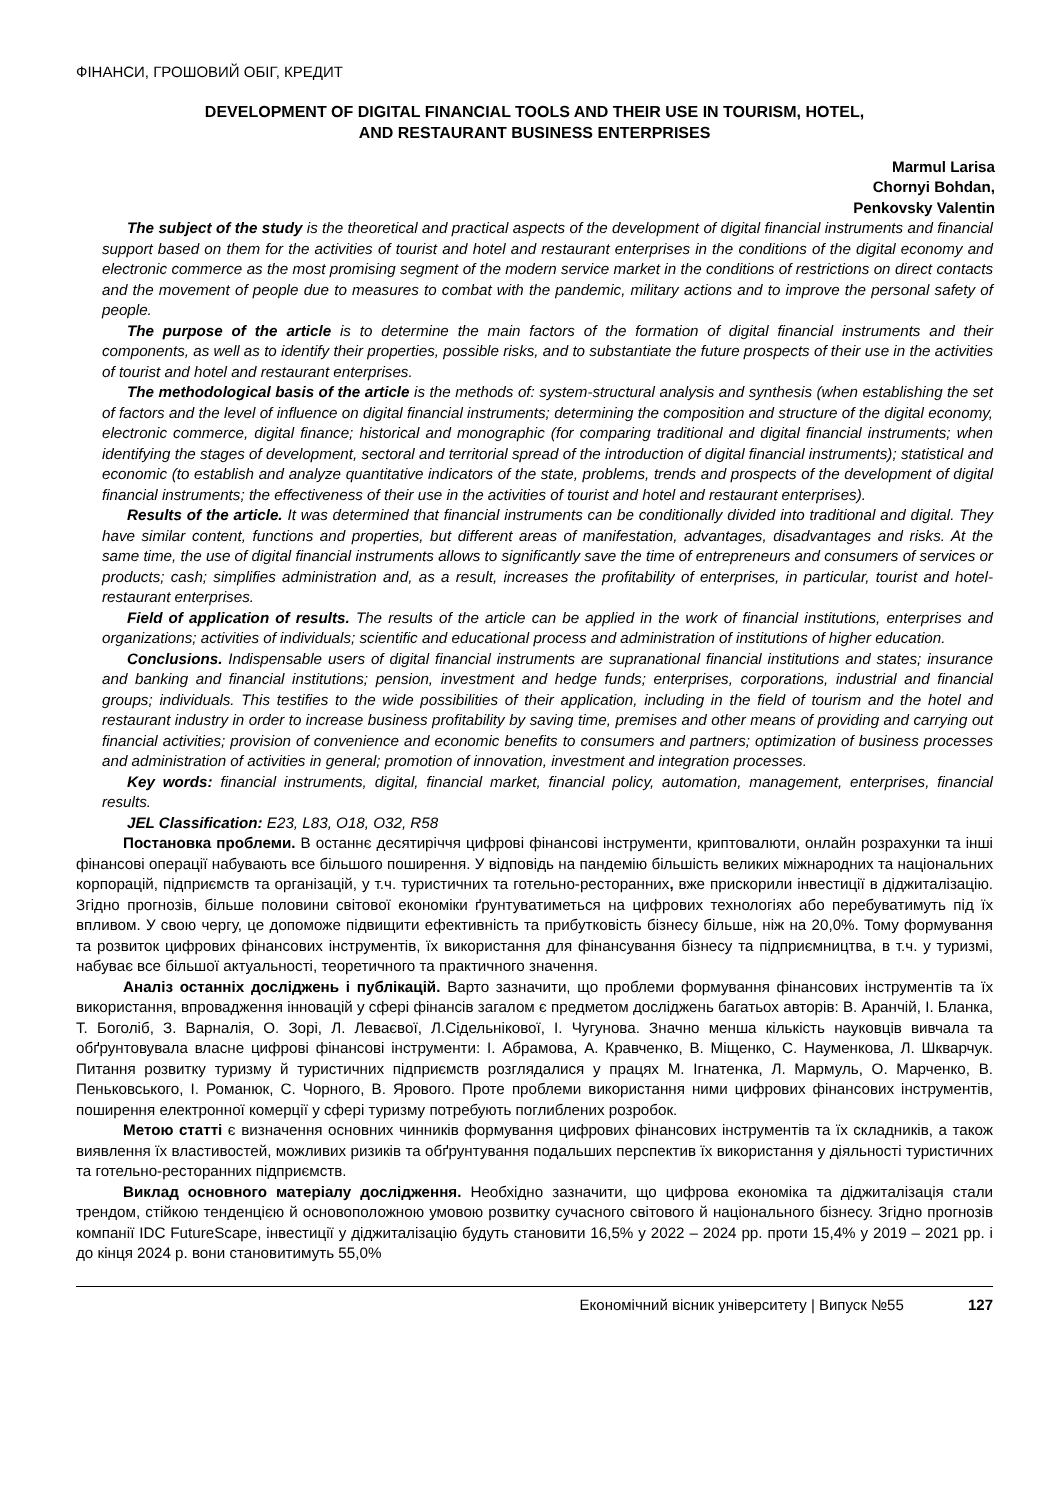ФІНАНСИ, ГРОШОВИЙ ОБІГ, КРЕДИТ
DEVELOPMENT OF DIGITAL FINANCIAL TOOLS AND THEIR USE IN TOURISM, HOTEL,
AND RESTAURANT BUSINESS ENTERPRISES
Marmul Larisa
Chornyi Bohdan,
Penkovsky Valentin
The subject of the study is the theoretical and practical aspects of the development of digital financial instruments and financial support based on them for the activities of tourist and hotel and restaurant enterprises in the conditions of the digital economy and electronic commerce as the most promising segment of the modern service market in the conditions of restrictions on direct contacts and the movement of people due to measures to combat with the pandemic, military actions and to improve the personal safety of people.
The purpose of the article is to determine the main factors of the formation of digital financial instruments and their components, as well as to identify their properties, possible risks, and to substantiate the future prospects of their use in the activities of tourist and hotel and restaurant enterprises.
The methodological basis of the article is the methods of: system-structural analysis and synthesis (when establishing the set of factors and the level of influence on digital financial instruments; determining the composition and structure of the digital economy, electronic commerce, digital finance; historical and monographic (for comparing traditional and digital financial instruments; when identifying the stages of development, sectoral and territorial spread of the introduction of digital financial instruments); statistical and economic (to establish and analyze quantitative indicators of the state, problems, trends and prospects of the development of digital financial instruments; the effectiveness of their use in the activities of tourist and hotel and restaurant enterprises).
Results of the article. It was determined that financial instruments can be conditionally divided into traditional and digital. They have similar content, functions and properties, but different areas of manifestation, advantages, disadvantages and risks. At the same time, the use of digital financial instruments allows to significantly save the time of entrepreneurs and consumers of services or products; cash; simplifies administration and, as a result, increases the profitability of enterprises, in particular, tourist and hotel-restaurant enterprises.
Field of application of results. The results of the article can be applied in the work of financial institutions, enterprises and organizations; activities of individuals; scientific and educational process and administration of institutions of higher education.
Conclusions. Indispensable users of digital financial instruments are supranational financial institutions and states; insurance and banking and financial institutions; pension, investment and hedge funds; enterprises, corporations, industrial and financial groups; individuals. This testifies to the wide possibilities of their application, including in the field of tourism and the hotel and restaurant industry in order to increase business profitability by saving time, premises and other means of providing and carrying out financial activities; provision of convenience and economic benefits to consumers and partners; optimization of business processes and administration of activities in general; promotion of innovation, investment and integration processes.
Key words: financial instruments, digital, financial market, financial policy, automation, management, enterprises, financial results.
JEL Classification: E23, L83, O18, O32, R58
Постановка проблеми. В останнє десятиріччя цифрові фінансові інструменти, криптовалюти, онлайн розрахунки та інші фінансові операції набувають все більшого поширення. У відповідь на пандемію більшість великих міжнародних та національних корпорацій, підприємств та організацій, у т.ч. туристичних та готельно-ресторанних, вже прискорили інвестиції в діджиталізацію. Згідно прогнозів, більше половини світової економіки ґрунтуватиметься на цифрових технологіях або перебуватимуть під їх впливом. У свою чергу, це допоможе підвищити ефективність та прибутковість бізнесу більше, ніж на 20,0%. Тому формування та розвиток цифрових фінансових інструментів, їх використання для фінансування бізнесу та підприємництва, в т.ч. у туризмі, набуває все більшої актуальності, теоретичного та практичного значення.
Аналіз останніх досліджень і публікацій. Варто зазначити, що проблеми формування фінансових інструментів та їх використання, впровадження інновацій у сфері фінансів загалом є предметом досліджень багатьох авторів: В. Аранчій, І. Бланка, Т. Боголіб, З. Варналія, О. Зорі, Л. Леваєвої, Л.Сідельнікової, І. Чугунова. Значно менша кількість науковців вивчала та обґрунтовувала власне цифрові фінансові інструменти: І. Абрамова, А. Кравченко, В. Міщенко, С. Науменкова, Л. Шкварчук. Питання розвитку туризму й туристичних підприємств розглядалися у працях М. Ігнатенка, Л. Мармуль, О. Марченко, В. Пеньковського, І. Романюк, С. Чорного, В. Ярового. Проте проблеми використання ними цифрових фінансових інструментів, поширення електронної комерції у сфері туризму потребують поглиблених розробок.
Метою статті є визначення основних чинників формування цифрових фінансових інструментів та їх складників, а також виявлення їх властивостей, можливих ризиків та обґрунтування подальших перспектив їх використання у діяльності туристичних та готельно-ресторанних підприємств.
Виклад основного матеріалу дослідження. Необхідно зазначити, що цифрова економіка та діджиталізація стали трендом, стійкою тенденцією й основоположною умовою розвитку сучасного світового й національного бізнесу. Згідно прогнозів компанії IDC FutureScape, інвестиції у діджиталізацію будуть становити 16,5% у 2022 – 2024 рр. проти 15,4% у 2019 – 2021 рр. і до кінця 2024 р. вони становитимуть 55,0%
Економічний вісник університету | Випуск №55 127